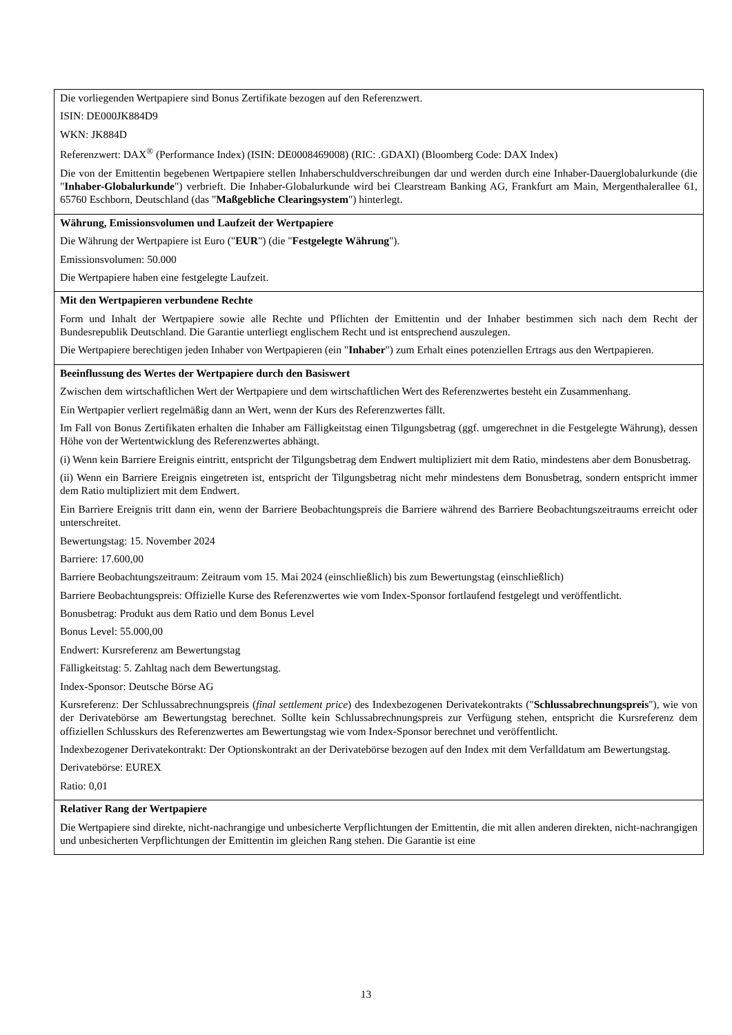| Die vorliegenden Wertpapiere sind Bonus Zertifikate bezogen auf den Referenzwert. ISIN: DE000JK884D9 WKN: JK884D Referenzwert: DAX<sup>®</sup> (Performance Index) (ISIN: DE0008469008) (RIC: .GDAXI) (Bloomberg Code: DAX Index) Die von der Emittentin begebenen Wertpapiere stellen Inhaberschuldverschreibungen dar und werden durch eine Inhaber-Dauerglobalurkunde (die " Inhaber-Globalurkunde ") verbrieft. Die Inhaber-Globalurkunde wird bei Clearstream Banking AG, Frankfurt am Main, Mergenthalerallee 61, 65760 Eschborn, Deutschland (das " Maßgebliche Clearingsystem ") hinterlegt. |
| Währung, Emissionsvolumen und Laufzeit der Wertpapiere Die Währung der Wertpapiere ist Euro (" EUR ") (die " Festgelegte Währung "). Emissionsvolumen: 50.000 Die Wertpapiere haben eine festgelegte Laufzeit. |
| Mit den Wertpapieren verbundene Rechte Form und Inhalt der Wertpapiere sowie alle Rechte und Pflichten der Emittentin und der Inhaber bestimmen sich nach dem Recht der Bundesrepublik Deutschland. Die Garantie unterliegt englischem Recht und ist entsprechend auszulegen. Die Wertpapiere berechtigen jeden Inhaber von Wertpapieren (ein " Inhaber ") zum Erhalt eines potenziellen Ertrags aus den Wertpapieren. |
| Beeinflussung des Wertes der Wertpapiere durch den Basiswert Zwischen dem wirtschaftlichen Wert der Wertpapiere und dem wirtschaftlichen Wert des Referenzwertes besteht ein Zusammenhang. Ein Wertpapier verliert regelmäßig dann an Wert, wenn der Kurs des Referenzwertes fällt. Im Fall von Bonus Zertifikaten erhalten die Inhaber am Fälligkeitstag einen Tilgungsbetrag (ggf. umgerechnet in die Festgelegte Währung), dessen Höhe von der Wertentwicklung des Referenzwertes abhängt. (i) Wenn kein Barriere Ereignis eintritt, entspricht der Tilgungsbetrag dem Endwert multipliziert mit dem Ratio, mindestens aber dem Bonusbetrag. (ii) Wenn ein Barriere Ereignis eingetreten ist, entspricht der Tilgungsbetrag nicht mehr mindestens dem Bonusbetrag, sondern entspricht immer dem Ratio multipliziert mit dem Endwert. Ein Barriere Ereignis tritt dann ein, wenn der Barriere Beobachtungspreis die Barriere während des Barriere Beobachtungszeitraums erreicht oder unterschreitet. Bewertungstag: 15. November 2024 Barriere: 17.600,00 Barriere Beobachtungszeitraum: Zeitraum vom 15. Mai 2024 (einschließlich) bis zum Bewertungstag (einschließlich) Barriere Beobachtungspreis: Offizielle Kurse des Referenzwertes wie vom Index-Sponsor fortlaufend festgelegt und veröffentlicht. Bonusbetrag: Produkt aus dem Ratio und dem Bonus Level Bonus Level: 55.000,00 Endwert: Kursreferenz am Bewertungstag Fälligkeitstag: 5. Zahltag nach dem Bewertungstag. Index-Sponsor: Deutsche Börse AG Kursreferenz: Der Schlussabrechnungspreis ( final settlement price ) des Indexbezogenen Derivatekontrakts (" Schlussabrechnungspreis "), wie von der Derivatebörse am Bewertungstag berechnet. Sollte kein Schlussabrechnungspreis zur Verfügung stehen, entspricht die Kursreferenz dem offiziellen Schlusskurs des Referenzwertes am Bewertungstag wie vom Index-Sponsor berechnet und veröffentlicht. Indexbezogener Derivatekontrakt: Der Optionskontrakt an der Derivatebörse bezogen auf den Index mit dem Verfalldatum am Bewertungstag. Derivatebörse: EUREX Ratio: 0,01 |
| Relativer Rang der Wertpapiere Die Wertpapiere sind direkte, nicht-nachrangige und unbesicherte Verpflichtungen der Emittentin, die mit allen anderen direkten, nicht-nachrangigen und unbesicherten Verpflichtungen der Emittentin im gleichen Rang stehen. Die Garantie ist eine |
13